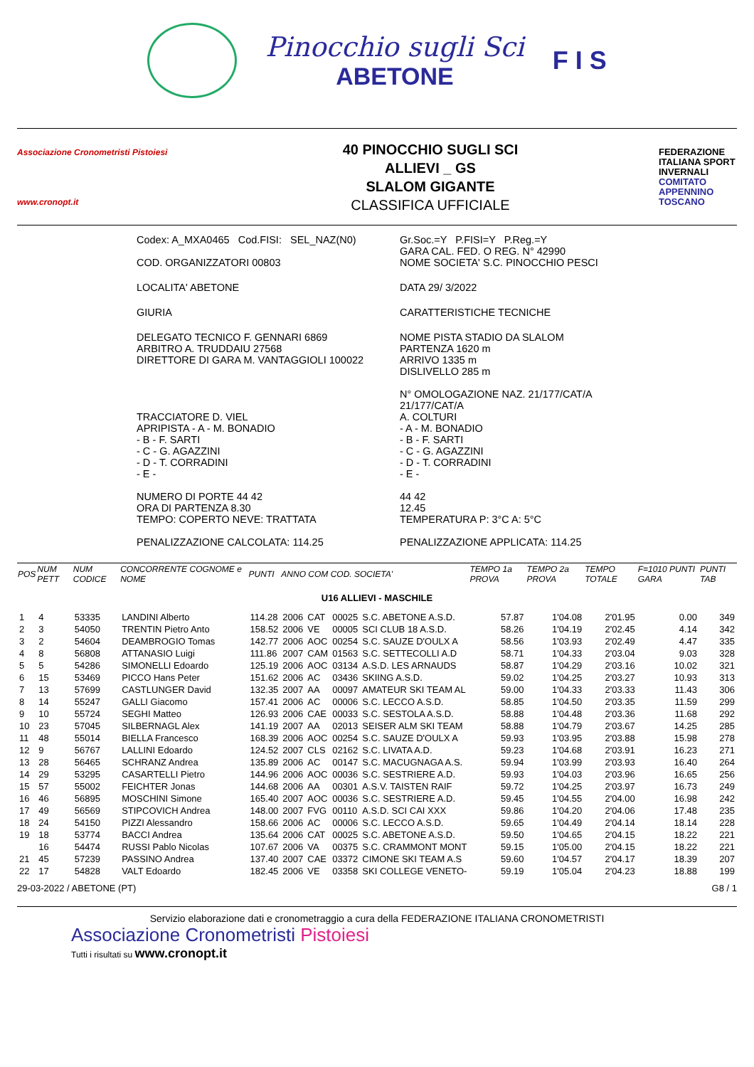Pinocchio sugli Sci
ABETONE
F I S
Associazione Cronometristi Pistoiesi
www.cronopt.it
40 PINOCCHIO SUGLI SCI
ALLIEVI _ GS
SLALOM GIGANTE
CLASSIFICA UFFICIALE
FEDERAZIONE ITALIANA SPORT INVERNALI COMITATO APPENNINO TOSCANO
Codex: A_MXA0465 Cod.FISI: SEL_NAZ(N0)
Gr.Soc.=Y P.FISI=Y P.Reg.=Y
GARA CAL. FED. O REG. N° 42990
COD. ORGANIZZATORI 00803 NOME SOCIETA' S.C. PINOCCHIO PESCI
LOCALITA' ABETONE DATA 29/ 3/2022
GIURIA CARATTERISTICHE TECNICHE
DELEGATO TECNICO F. GENNARI 6869
ARBITRO A. TRUDDAIU 27568
DIRETTORE DI GARA M. VANTAGGIOLI 100022
NOME PISTA STADIO DA SLALOM
PARTENZA 1620 m
ARRIVO 1335 m
DISLIVELLO 285 m
N° OMOLOGAZIONE NAZ. 21/177/CAT/A
21/177/CAT/A
TRACCIATORE D. VIEL
APRIPISTA - A - M. BONADIO
- B - F. SARTI
- C - G. AGAZZINI
- D - T. CORRADINI
- E -
A. COLTURI
- A - M. BONADIO
- B - F. SARTI
- C - G. AGAZZINI
- D - T. CORRADINI
- E -
NUMERO DI PORTE 44 42
ORA DI PARTENZA 8.30
TEMPO: COPERTO NEVE: TRATTATA
44 42
12.45
TEMPERATURA P: 3°C A: 5°C
PENALIZZAZIONE CALCOLATA: 114.25
PENALIZZAZIONE APPLICATA: 114.25
| POS | NUM PETT | NUM CODICE | CONCORRENTE COGNOME e NOME | PUNTI | ANNO COM COD. SOCIETA' | | | | TEMPO 1a PROVA | TEMPO 2a PROVA | TEMPO TOTALE | F=1010 PUNTI GARA | PUNTI TAB |
| --- | --- | --- | --- | --- | --- | --- | --- | --- | --- | --- | --- | --- | --- |
| U16 ALLIEVI - MASCHILE | | | | | | | | | | | | | |
| 1 | 4 | 53335 | LANDINI Alberto | 114.28 | 2006 | CAT | 00025 | S.C. ABETONE A.S.D. | 57.87 | 1'04.08 | 2'01.95 | 0.00 | 349 |
| 2 | 3 | 54050 | TRENTIN Pietro Anto | 158.52 | 2006 | VE | 00005 | SCI CLUB 18 A.S.D. | 58.26 | 1'04.19 | 2'02.45 | 4.14 | 342 |
| 3 | 2 | 54604 | DEAMBROGIO Tomas | 142.77 | 2006 | AOC | 00254 | S.C. SAUZE D'OULX A | 58.56 | 1'03.93 | 2'02.49 | 4.47 | 335 |
| 4 | 8 | 56808 | ATTANASIO Luigi | 111.86 | 2007 | CAM | 01563 | S.C. SETTECOLLI A.D | 58.71 | 1'04.33 | 2'03.04 | 9.03 | 328 |
| 5 | 5 | 54286 | SIMONELLI Edoardo | 125.19 | 2006 | AOC | 03134 | A.S.D. LES ARNAUDS | 58.87 | 1'04.29 | 2'03.16 | 10.02 | 321 |
| 6 | 15 | 53469 | PICCO Hans Peter | 151.62 | 2006 | AC | 03436 | SKIING A.S.D. | 59.02 | 1'04.25 | 2'03.27 | 10.93 | 313 |
| 7 | 13 | 57699 | CASTLUNGER David | 132.35 | 2007 | AA | 00097 | AMATEUR SKI TEAM AL | 59.00 | 1'04.33 | 2'03.33 | 11.43 | 306 |
| 8 | 14 | 55247 | GALLI Giacomo | 157.41 | 2006 | AC | 00006 | S.C. LECCO A.S.D. | 58.85 | 1'04.50 | 2'03.35 | 11.59 | 299 |
| 9 | 10 | 55724 | SEGHI Matteo | 126.93 | 2006 | CAE | 00033 | S.C. SESTOLA A.S.D. | 58.88 | 1'04.48 | 2'03.36 | 11.68 | 292 |
| 10 | 23 | 57045 | SILBERNAGL Alex | 141.19 | 2007 | AA | 02013 | SEISER ALM SKI TEAM | 58.88 | 1'04.79 | 2'03.67 | 14.25 | 285 |
| 11 | 48 | 55014 | BIELLA Francesco | 168.39 | 2006 | AOC | 00254 | S.C. SAUZE D'OULX A | 59.93 | 1'03.95 | 2'03.88 | 15.98 | 278 |
| 12 | 9 | 56767 | LALLINI Edoardo | 124.52 | 2007 | CLS | 02162 | S.C. LIVATA A.D. | 59.23 | 1'04.68 | 2'03.91 | 16.23 | 271 |
| 13 | 28 | 56465 | SCHRANZ Andrea | 135.89 | 2006 | AC | 00147 | S.C. MACUGNAGA A.S. | 59.94 | 1'03.99 | 2'03.93 | 16.40 | 264 |
| 14 | 29 | 53295 | CASARTELLI Pietro | 144.96 | 2006 | AOC | 00036 | S.C. SESTRIERE A.D. | 59.93 | 1'04.03 | 2'03.96 | 16.65 | 256 |
| 15 | 57 | 55002 | FEICHTER Jonas | 144.68 | 2006 | AA | 00301 | A.S.V. TAISTEN RAIF | 59.72 | 1'04.25 | 2'03.97 | 16.73 | 249 |
| 16 | 46 | 56895 | MOSCHINI Simone | 165.40 | 2007 | AOC | 00036 | S.C. SESTRIERE A.D. | 59.45 | 1'04.55 | 2'04.00 | 16.98 | 242 |
| 17 | 49 | 56569 | STIPCOVICH Andrea | 148.00 | 2007 | FVG | 00110 | A.S.D. SCI CAI XXX | 59.86 | 1'04.20 | 2'04.06 | 17.48 | 235 |
| 18 | 24 | 54150 | PIZZI Alessandro | 158.66 | 2006 | AC | 00006 | S.C. LECCO A.S.D. | 59.65 | 1'04.49 | 2'04.14 | 18.14 | 228 |
| 19 | 18 | 53774 | BACCI Andrea | 135.64 | 2006 | CAT | 00025 | S.C. ABETONE A.S.D. | 59.50 | 1'04.65 | 2'04.15 | 18.22 | 221 |
| | 16 | 54474 | RUSSI Pablo Nicolas | 107.67 | 2006 | VA | 00375 | S.C. CRAMMONT MONT | 59.15 | 1'05.00 | 2'04.15 | 18.22 | 221 |
| 21 | 45 | 57239 | PASSINO Andrea | 137.40 | 2007 | CAE | 03372 | CIMONE SKI TEAM A.S | 59.60 | 1'04.57 | 2'04.17 | 18.39 | 207 |
| 22 | 17 | 54828 | VALT Edoardo | 182.45 | 2006 | VE | 03358 | SKI COLLEGE VENETO- | 59.19 | 1'05.04 | 2'04.23 | 18.88 | 199 |
29-03-2022 / ABETONE (PT) G8 / 1
Servizio elaborazione dati e cronometraggio a cura della FEDERAZIONE ITALIANA CRONOMETRISTI
Associazione Cronometristi Pistoiesi
Tutti i risultati su www.cronopt.it